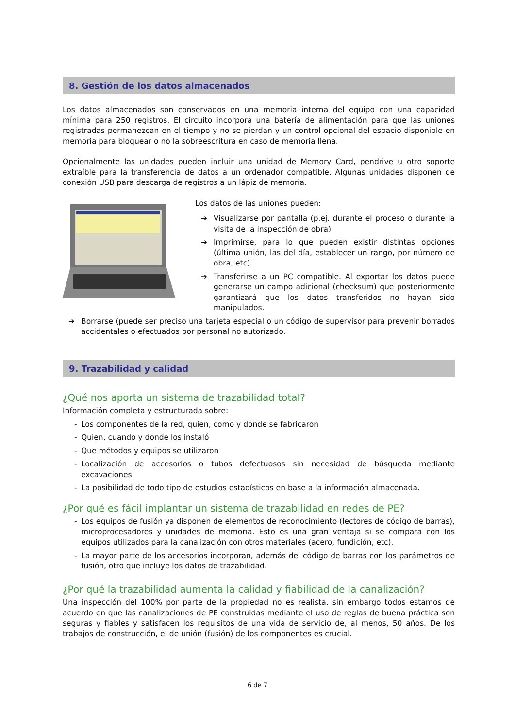8. Gestión de los datos almacenados
Los datos almacenados son conservados en una memoria interna del equipo con una capacidad mínima para 250 registros. El circuito incorpora una batería de alimentación para que las uniones registradas permanezcan en el tiempo y no se pierdan y un control opcional del espacio disponible en memoria para bloquear o no la sobreescritura en caso de memoria llena.
Opcionalmente las unidades pueden incluir una unidad de Memory Card, pendrive u otro soporte extraíble para la transferencia de datos a un ordenador compatible. Algunas unidades disponen de conexión USB para descarga de registros a un lápiz de memoria.
Los datos de las uniones pueden:
➔ Visualizarse por pantalla (p.ej. durante el proceso o durante la visita de la inspección de obra)
➔ Imprimirse, para lo que pueden existir distintas opciones (última unión, las del día, establecer un rango, por número de obra, etc)
➔ Transferirse a un PC compatible. Al exportar los datos puede generarse un campo adicional (checksum) que posteriormente garantizará que los datos transferidos no hayan sido manipulados.
➔ Borrarse (puede ser preciso una tarjeta especial o un código de supervisor para prevenir borrados accidentales o efectuados por personal no autorizado.
9. Trazabilidad y calidad
¿Qué nos aporta un sistema de trazabilidad total?
Información completa y estructurada sobre:
- Los componentes de la red, quien, como y donde se fabricaron
- Quien, cuando y donde los instaló
- Que métodos y equipos se utilizaron
- Localización de accesorios o tubos defectuosos sin necesidad de búsqueda mediante excavaciones
- La posibilidad de todo tipo de estudios estadísticos en base a la información almacenada.
¿Por qué es fácil implantar un sistema de trazabilidad en redes de PE?
- Los equipos de fusión ya disponen de elementos de reconocimiento (lectores de código de barras), microprocesadores y unidades de memoria. Esto es una gran ventaja si se compara con los equipos utilizados para la canalización con otros materiales (acero, fundición, etc).
- La mayor parte de los accesorios incorporan, además del código de barras con los parámetros de fusión, otro que incluye los datos de trazabilidad.
¿Por qué la trazabilidad aumenta la calidad y fiabilidad de la canalización?
Una inspección del 100% por parte de la propiedad no es realista, sin embargo todos estamos de acuerdo en que las canalizaciones de PE construidas mediante el uso de reglas de buena práctica son seguras y fiables y satisfacen los requisitos de una vida de servicio de, al menos, 50 años. De los trabajos de construcción, el de unión (fusión) de los componentes es crucial.
6 de 7